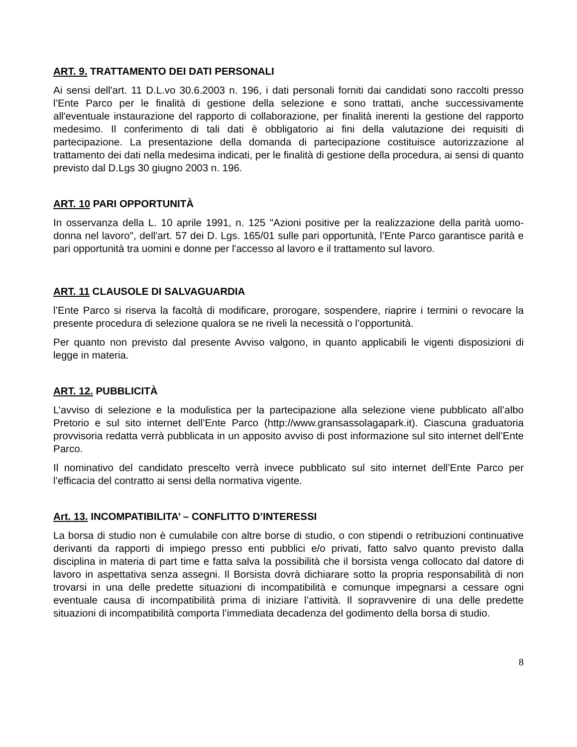ART. 9. TRATTAMENTO DEI DATI PERSONALI
Ai sensi dell'art. 11 D.L.vo 30.6.2003 n. 196, i dati personali forniti dai candidati sono raccolti presso l’Ente Parco per le finalità di gestione della selezione e sono trattati, anche successivamente all'eventuale instaurazione del rapporto di collaborazione, per finalità inerenti la gestione del rapporto medesimo. Il conferimento di tali dati è obbligatorio ai fini della valutazione dei requisiti di partecipazione. La presentazione della domanda di partecipazione costituisce autorizzazione al trattamento dei dati nella medesima indicati, per le finalità di gestione della procedura, ai sensi di quanto previsto dal D.Lgs 30 giugno 2003 n. 196.
ART. 10 PARI OPPORTUNITÀ
In osservanza della L. 10 aprile 1991, n. 125 "Azioni positive per la realizzazione della parità uomo-donna nel lavoro", dell'art. 57 dei D. Lgs. 165/01 sulle pari opportunità, l’Ente Parco garantisce parità e pari opportunità tra uomini e donne per l'accesso al lavoro e il trattamento sul lavoro.
ART. 11 CLAUSOLE DI SALVAGUARDIA
l’Ente Parco si riserva la facoltà di modificare, prorogare, sospendere, riaprire i termini o revocare la presente procedura di selezione qualora se ne riveli la necessità o l’opportunità.
Per quanto non previsto dal presente Avviso valgono, in quanto applicabili le vigenti disposizioni di legge in materia.
ART. 12. PUBBLICITÀ
L’avviso di selezione e la modulistica per la partecipazione alla selezione viene pubblicato all’albo Pretorio e sul sito internet dell’Ente Parco (http://www.gransassolagapark.it). Ciascuna graduatoria provvisoria redatta verrà pubblicata in un apposito avviso di post informazione sul sito internet dell’Ente Parco.
Il nominativo del candidato prescelto verrà invece pubblicato sul sito internet dell’Ente Parco per l’efficacia del contratto ai sensi della normativa vigente.
Art. 13. INCOMPATIBILITA’ – CONFLITTO D’INTERESSI
La borsa di studio non è cumulabile con altre borse di studio, o con stipendi o retribuzioni continuative derivanti da rapporti di impiego presso enti pubblici e/o privati, fatto salvo quanto previsto dalla disciplina in materia di part time e fatta salva la possibilità che il borsista venga collocato dal datore di lavoro in aspettativa senza assegni. Il Borsista dovrà dichiarare sotto la propria responsabilità di non trovarsi in una delle predette situazioni di incompatibilità e comunque impegnarsi a cessare ogni eventuale causa di incompatibilità prima di iniziare l’attività. Il sopravvenire di una delle predette situazioni di incompatibilità comporta l’immediata decadenza del godimento della borsa di studio.
8